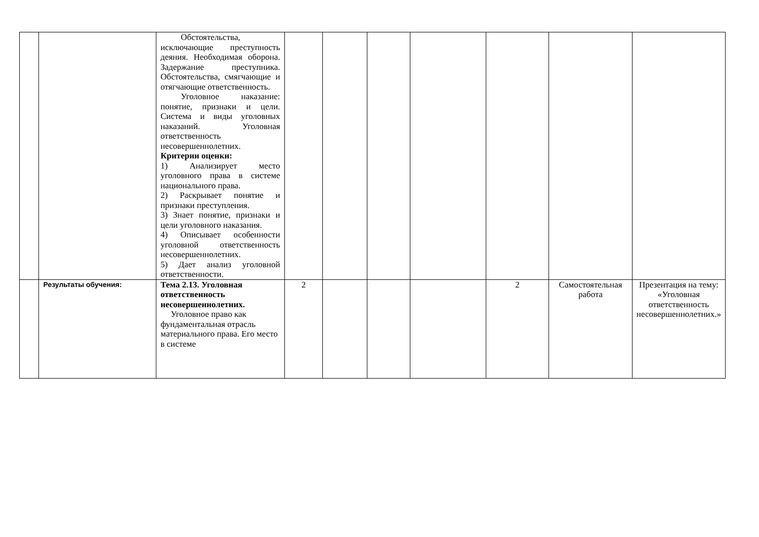| | | Обстоятельства, исключающие преступность деяния. Необходимая оборона. Задержание преступника. Обстоятельства, смягчающие и отягчающие ответственность. Уголовное наказание: понятие, признаки и цели. Система и виды уголовных наказаний. Уголовная ответственность несовершеннолетних. Критерии оценки: 1) Анализирует место уголовного права в системе национального права. 2) Раскрывает понятие и признаки преступления. 3) Знает понятие, признаки и цели уголовного наказания. 4) Описывает особенности уголовной ответственность несовершеннолетних. 5) Дает анализ уголовной ответственности. | | | | | | | |
| | Результаты обучения: | Тема 2.13. Уголовная ответственность несовершеннолетних. Уголовное право как фундаментальная отрасль материального права. Его место в системе | 2 | | | | 2 | Самостоятельная работа | Презентация на тему: «Уголовная ответственность несовершеннолетних.» |